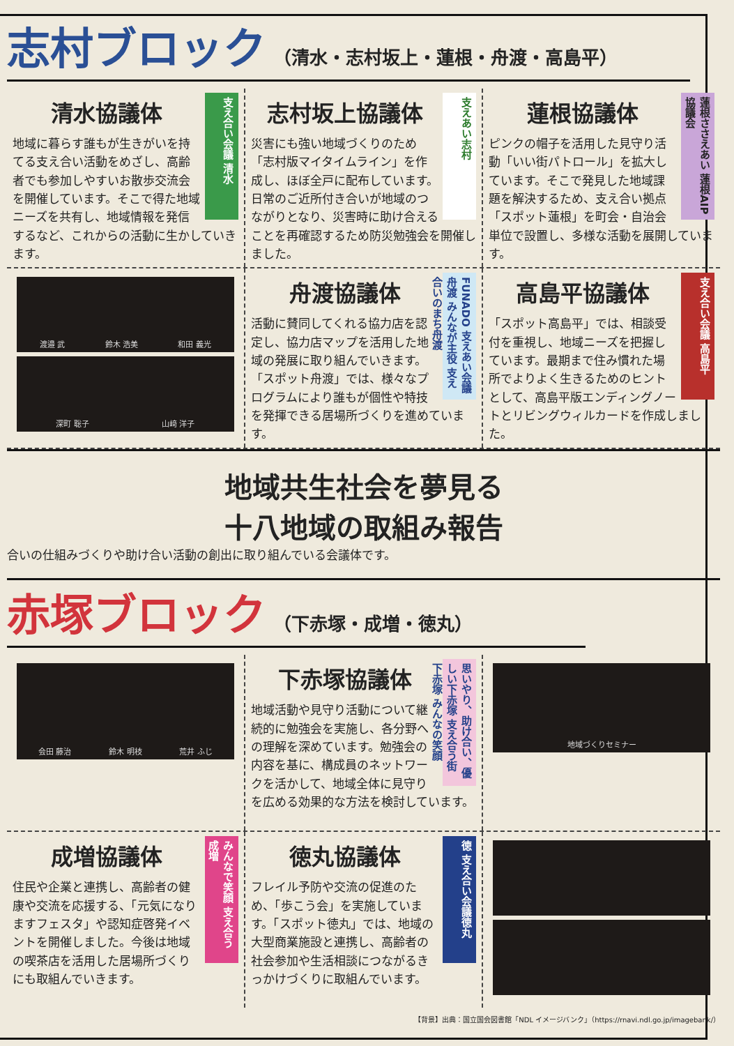志村ブロック
（清水・志村坂上・蓮根・舟渡・高島平）
支え合い会議 清水
清水協議体
地域に暮らす誰もが生きがいを持てる支え合い活動をめざし、高齢者でも参加しやすいお散歩交流会を開催しています。そこで得た地域ニーズを共有し、地域情報を発信するなど、これからの活動に生かしていきます。
支えあい志村
志村坂上協議体
災害にも強い地域づくりのため「志村版マイタイムライン」を作成し、ほぼ全戸に配布しています。日常のご近所付き合いが地域のつながりとなり、災害時に助け合えることを再確認するため防災勉強会を開催しました。
蓮根ささえあい 蓮根AIP協議会
蓮根協議体
ピンクの帽子を活用した見守り活動「いい街パトロール」を拡大しています。そこで発見した地域課題を解決するため、支え合い拠点「スポット蓮根」を町会・自治会単位で設置し、多様な活動を展開しています。
渡邉 武 鈴木 浩美 和田 義光
深町 聡子 山﨑 洋子
FUNADO 支えあい会議舟渡 みんなが主役 支え合いのまち舟渡
舟渡協議体
活動に賛同してくれる協力店を認定し、協力店マップを活用した地域の発展に取り組んでいきます。「スポット舟渡」では、様々なプログラムにより誰もが個性や特技を発揮できる居場所づくりを進めています。
支え合い会議 高島平
高島平協議体
「スポット高島平」では、相談受付を重視し、地域ニーズを把握しています。最期まで住み慣れた場所でよりよく生きるためのヒントとして、高島平版エンディングノートとリビングウィルカードを作成しました。
地域共生社会を夢見る
十八地域の取組み報告
合いの仕組みづくりや助け合い活動の創出に取り組んでいる会議体です。
赤塚ブロック
（下赤塚・成増・徳丸）
会田 藤治 鈴木 明枝 荒井 ふじ
思いやり、助け合い、優しい下赤塚 支え合う街 下赤塚 みんなの笑顔
下赤塚協議体
地域活動や見守り活動について継続的に勉強会を実施し、各分野への理解を深めています。勉強会の内容を基に、構成員のネットワークを活かして、地域全体に見守りを広める効果的な方法を検討しています。
地域づくりセミナー
みんなで笑顔 支え合う成増
成増協議体
住民や企業と連携し、高齢者の健康や交流を応援する、「元気になりますフェスタ」や認知症啓発イベントを開催しました。今後は地域の喫茶店を活用した居場所づくりにも取組んでいきます。
徳 支え合い会議徳丸
徳丸協議体
フレイル予防や交流の促進のため、「歩こう会」を実施しています。「スポット徳丸」では、地域の大型商業施設と連携し、高齢者の社会参加や生活相談につながるきっかけづくりに取組んでいます。
【背景】出典：国立国会図書館「NDL イメージバンク」（https://rnavi.ndl.go.jp/imagebank/）